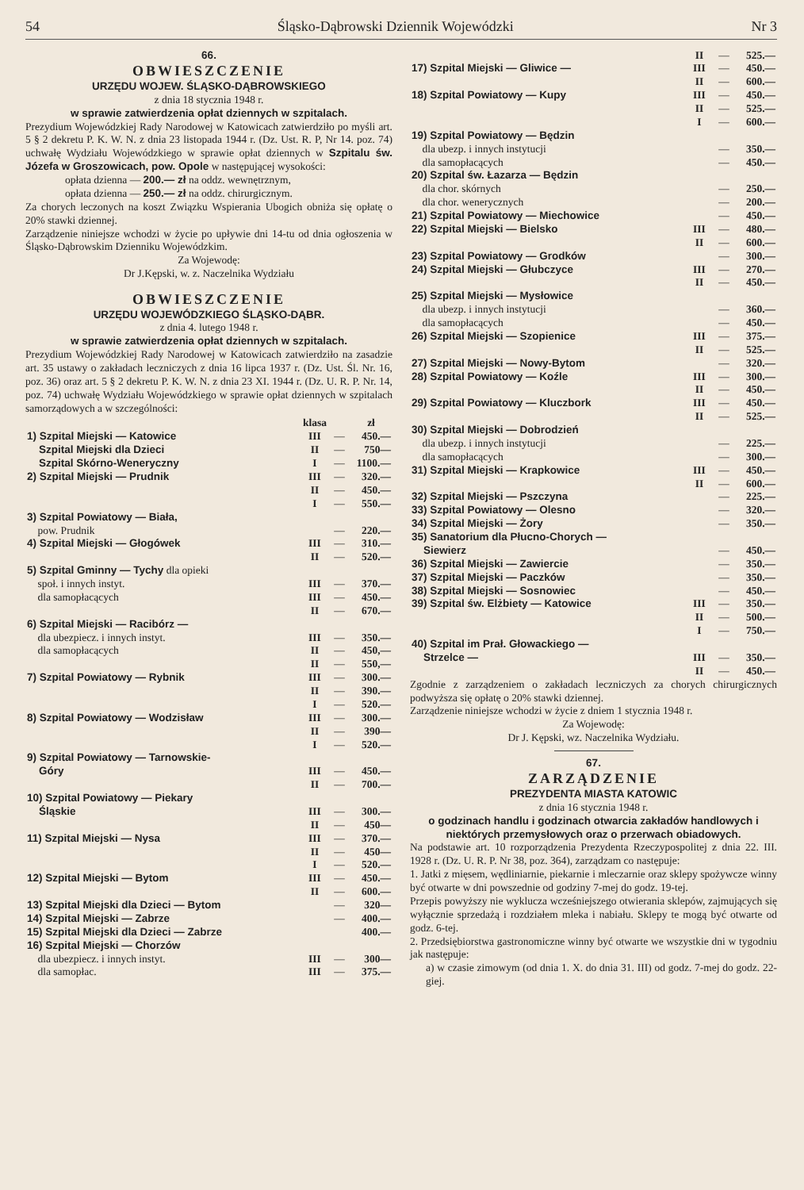54 Śląsko-Dąbrowski Dziennik Wojewódzki Nr 3
66.
OBWIESZCZENIE
URZĘDU WOJEW. ŚLĄSKO-DĄBROWSKIEGO
z dnia 18 stycznia 1948 r.
w sprawie zatwierdzenia opłat dziennych w szpitalach.
Prezydium Wojewódzkiej Rady Narodowej w Katowicach zatwierdziło po myśli art. 5 § 2 dekretu P. K. W. N. z dnia 23 listopada 1944 r. (Dz. Ust. R. P, Nr 14. poz. 74) uchwałę Wydziału Wojewódzkiego w sprawie opłat dziennych w Szpitalu św. Józefa w Groszowicach, pow. Opole w następującej wysokości:
opłata dzienna — 200.— zł na oddz. wewnętrznym,
opłata dzienna — 250.— zł na oddz. chirurgicznym.
Za chorych leczonych na koszt Związku Wspierania Ubogich obniża się opłatę o 20% stawki dziennej.
Zarządzenie niniejsze wchodzi w życie po upływie dni 14-tu od dnia ogłoszenia w Śląsko-Dąbrowskim Dzienniku Wojewódzkim.
Za Wojewodę:
Dr J.Kępski, w. z. Naczelnika Wydziału
OBWIESZCZENIE
URZĘDU WOJEWÓDZKIEGO ŚLĄSKO-DĄBR.
z dnia 4. lutego 1948 r.
w sprawie zatwierdzenia opłat dziennych w szpitalach.
Prezydium Wojewódzkiej Rady Narodowej w Katowicach zatwierdziło na zasadzie art. 35 ustawy o zakładach leczniczych z dnia 16 lipca 1937 r. (Dz. Ust. Śl. Nr. 16, poz. 36) oraz art. 5 § 2 dekretu P. K. W. N. z dnia 23 XI. 1944 r. (Dz. U. R. P. Nr. 14, poz. 74) uchwałę Wydziału Wojewódzkiego w sprawie opłat dziennych w szpitalach samorządowych a w szczególności:
| | klasa | | zł |
| --- | --- | --- | --- |
| 1) Szpital Miejski — Katowice | III | — | 450.— |
| Szpital Miejski dla Dzieci | II | — | 750— |
| Szpital Skórno-Weneryczny | I | — | 1100.— |
| 2) Szpital Miejski — Prudnik | III | — | 320.— |
| | II | — | 450.— |
| | I | — | 550.— |
| 3) Szpital Powiatowy — Biała, pow. Prudnik | | — | 220.— |
| 4) Szpital Miejski — Głogówek | III | — | 310.— |
| | II | — | 520.— |
| 5) Szpital Gminny — Tychy dla opieki społ. i innych instyt. | III | — | 370.— |
| dla samopłacących | III | — | 450.— |
| | II | — | 670.— |
| 6) Szpital Miejski — Racibórz — dla ubezpiecz. i innych instyt. | III | — | 350.— |
| dla samopłacących | II | — | 450,— |
| | II | — | 550,— |
| 7) Szpital Powiatowy — Rybnik | III | — | 300.— |
| | II | — | 390.— |
| | I | — | 520.— |
| 8) Szpital Powiatowy — Wodzisław | III | — | 300.— |
| | II | — | 390— |
| | I | — | 520.— |
| 9) Szpital Powiatowy — Tarnowskie- Góry | III | — | 450.— |
| | II | — | 700.— |
| 10) Szpital Powiatowy — Piekary Śląskie | III | — | 300.— |
| | II | — | 450— |
| 11) Szpital Miejski — Nysa | III | — | 370.— |
| | II | — | 450— |
| | I | — | 520.— |
| 12) Szpital Miejski — Bytom | III | — | 450.— |
| | II | — | 600.— |
| 13) Szpital Miejski dla Dzieci — Bytom | | — | 320— |
| 14) Szpital Miejski — Zabrze | | — | 400.— |
| 15) Szpital Miejski dla Dzieci — Zabrze | | | 400.— |
| 16) Szpital Miejski — Chorzów dla ubezpiecz. i innych instyt. | III | — | 300— |
| dla samopłac. | III | — | 375.— |
| | II | — | 525.— |
| 17) Szpital Miejski — Gliwice — | III | — | 450.— |
| | II | — | 600.— |
| 18) Szpital Powiatowy — Kupy | III | — | 450.— |
| | II | — | 525.— |
| | I | — | 600.— |
| 19) Szpital Powiatowy — Będzin dla ubezp. i innych instytucji | | — | 350.— |
| dla samopłacących | | — | 450.— |
| 20) Szpital św. Łazarza — Będzin dla chor. skórnych | | — | 250.— |
| dla chor. wenerycznych | | — | 200.— |
| 21) Szpital Powiatowy — Miechowice | | — | 450.— |
| 22) Szpital Miejski — Bielsko | III | — | 480.— |
| | II | — | 600.— |
| 23) Szpital Powiatowy — Grodków | | — | 300.— |
| 24) Szpital Miejski — Głubczyce | III | — | 270.— |
| | II | — | 450.— |
| 25) Szpital Miejski — Mysłowice dla ubezp. i innych instytucji | | — | 360.— |
| dla samopłacących | | — | 450.— |
| 26) Szpital Miejski — Szopienice | III | — | 375.— |
| | II | — | 525.— |
| 27) Szpital Miejski — Nowy-Bytom | | — | 320.— |
| 28) Szpital Powiatowy — Koźle | III | — | 300.— |
| | II | — | 450.— |
| 29) Szpital Powiatowy — Kluczbork | III | — | 450.— |
| | II | — | 525.— |
| 30) Szpital Miejski — Dobrodzień dla ubezp. i innych instytucji | | — | 225.— |
| dla samopłacących | | — | 300.— |
| 31) Szpital Miejski — Krapkowice | III | — | 450.— |
| | II | — | 600.— |
| 32) Szpital Miejski — Pszczyna | | — | 225.— |
| 33) Szpital Powiatowy — Olesno | | — | 320.— |
| 34) Szpital Miejski — Żory | | — | 350.— |
| 35) Sanatorium dla Płucno-Chorych — Siewierz | | — | 450.— |
| 36) Szpital Miejski — Zawiercie | | — | 350.— |
| 37) Szpital Miejski — Paczków | | — | 350.— |
| 38) Szpital Miejski — Sosnowiec | | — | 450.— |
| 39) Szpital św. Elżbiety — Katowice | III | — | 350.— |
| | II | — | 500.— |
| | I | — | 750.— |
| 40) Szpital im Prał. Głowackiego — Strzelce — | III | — | 350.— |
| | II | — | 450.— |
Zgodnie z zarządzeniem o zakładach leczniczych za chorych chirurgicznych podwyższa się opłatę o 20% stawki dziennej.
Zarządzenie niniejsze wchodzi w życie z dniem 1 stycznia 1948 r.
Za Wojewodę:
Dr J. Kępski, wz. Naczelnika Wydziału.
67.
ZARZĄDZENIE
PREZYDENTA MIASTA KATOWIC
z dnia 16 stycznia 1948 r.
o godzinach handlu i godzinach otwarcia zakładów handlowych i niektórych przemysłowych oraz o przerwach obiadowych.
Na podstawie art. 10 rozporządzenia Prezydenta Rzeczypospolitej z dnia 22. III. 1928 r. (Dz. U. R. P. Nr 38, poz. 364), zarządzam co następuje:
1. Jatki z mięsem, wędliniarnie, piekarnie i mleczarnie oraz sklepy spożywcze winny być otwarte w dni powszednie od godziny 7-mej do godz. 19-tej.
Przepis powyższy nie wyklucza wcześniejszego otwierania sklepów, zajmujących się wyłącznie sprzedażą i rozdziałem mleka i nabiału. Sklepy te mogą być otwarte od godz. 6-tej.
2. Przedsiębiorstwa gastronomiczne winny być otwarte we wszystkie dni w tygodniu jak następuje:
a) w czasie zimowym (od dnia 1. X. do dnia 31. III) od godz. 7-mej do godz. 22-giej.